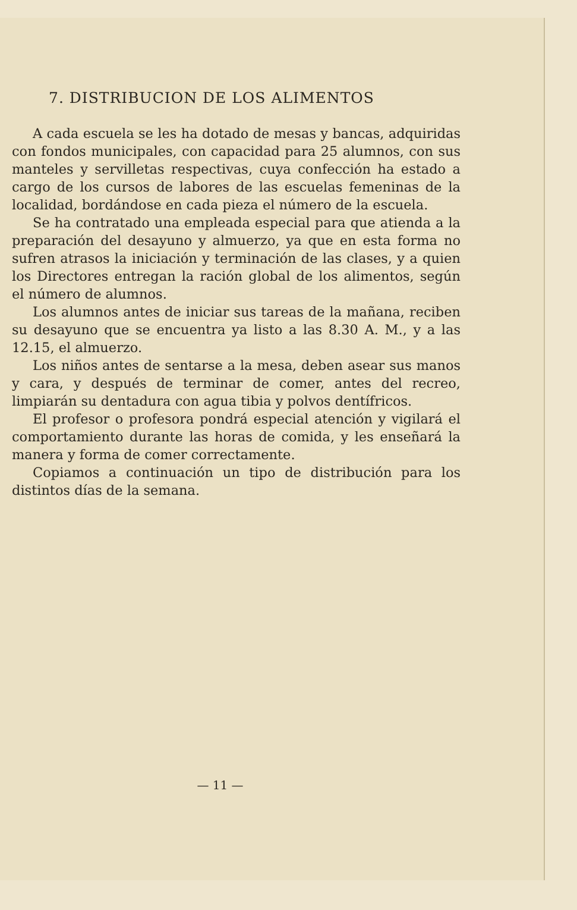7. DISTRIBUCION DE LOS ALIMENTOS
A cada escuela se les ha dotado de mesas y bancas, adquiridas con fondos municipales, con capacidad para 25 alumnos, con sus manteles y servilletas respectivas, cuya confección ha estado a cargo de los cursos de labores de las escuelas femeninas de la localidad, bordándose en cada pieza el número de la escuela.
Se ha contratado una empleada especial para que atienda a la preparación del desayuno y almuerzo, ya que en esta forma no sufren atrasos la iniciación y terminación de las clases, y a quien los Directores entregan la ración global de los alimentos, según el número de alumnos.
Los alumnos antes de iniciar sus tareas de la mañana, reciben su desayuno que se encuentra ya listo a las 8.30 A. M., y a las 12.15, el almuerzo.
Los niños antes de sentarse a la mesa, deben asear sus manos y cara, y después de terminar de comer, antes del recreo, limpiarán su dentadura con agua tibia y polvos dentífricos.
El profesor o profesora pondrá especial atención y vigilará el comportamiento durante las horas de comida, y les enseñará la manera y forma de comer correctamente.
Copiamos a continuación un tipo de distribución para los distintos días de la semana.
— 11 —